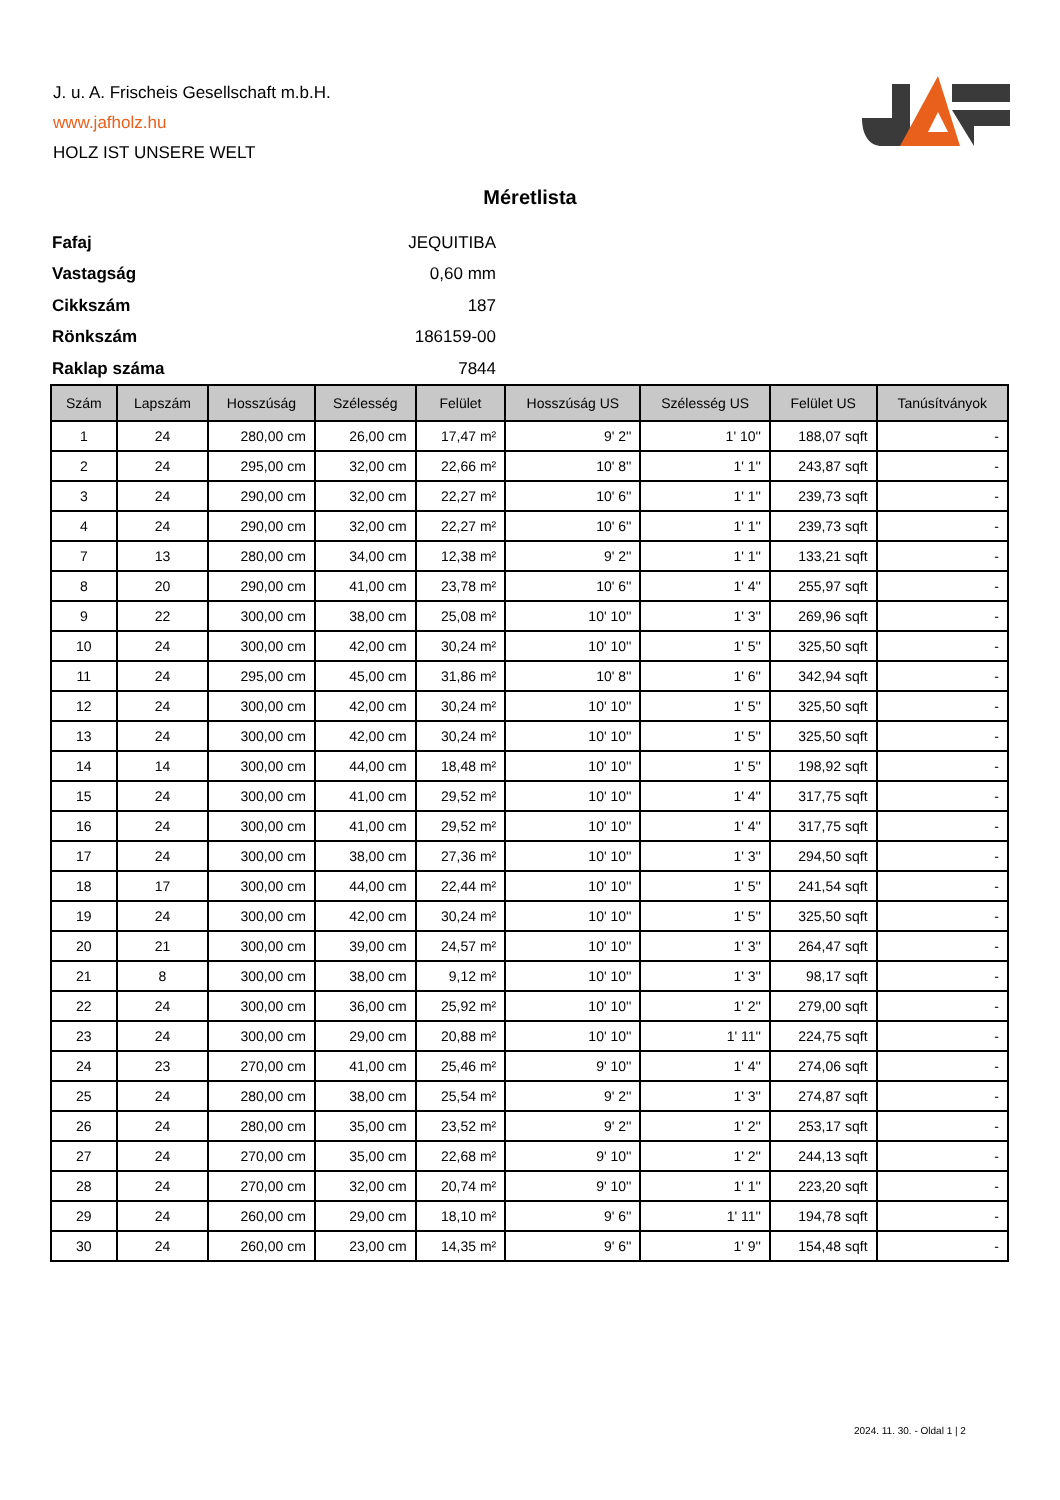J. u. A. Frischeis Gesellschaft m.b.H.
www.jafholz.hu
HOLZ IST UNSERE WELT
Méretlista
| Fafaj | JEQUITIBA |
| Vastagság | 0,60 mm |
| Cikkszám | 187 |
| Rönkszám | 186159-00 |
| Raklap száma | 7844 |
| Szám | Lapszám | Hosszúság | Szélesség | Felület | Hosszúság US | Szélesség US | Felület US | Tanúsítványok |
| --- | --- | --- | --- | --- | --- | --- | --- | --- |
| 1 | 24 | 280,00 cm | 26,00 cm | 17,47 m² | 9' 2'' | 1' 10'' | 188,07 sqft | - |
| 2 | 24 | 295,00 cm | 32,00 cm | 22,66 m² | 10' 8'' | 1' 1'' | 243,87 sqft | - |
| 3 | 24 | 290,00 cm | 32,00 cm | 22,27 m² | 10' 6'' | 1' 1'' | 239,73 sqft | - |
| 4 | 24 | 290,00 cm | 32,00 cm | 22,27 m² | 10' 6'' | 1' 1'' | 239,73 sqft | - |
| 7 | 13 | 280,00 cm | 34,00 cm | 12,38 m² | 9' 2'' | 1' 1'' | 133,21 sqft | - |
| 8 | 20 | 290,00 cm | 41,00 cm | 23,78 m² | 10' 6'' | 1' 4'' | 255,97 sqft | - |
| 9 | 22 | 300,00 cm | 38,00 cm | 25,08 m² | 10' 10'' | 1' 3'' | 269,96 sqft | - |
| 10 | 24 | 300,00 cm | 42,00 cm | 30,24 m² | 10' 10'' | 1' 5'' | 325,50 sqft | - |
| 11 | 24 | 295,00 cm | 45,00 cm | 31,86 m² | 10' 8'' | 1' 6'' | 342,94 sqft | - |
| 12 | 24 | 300,00 cm | 42,00 cm | 30,24 m² | 10' 10'' | 1' 5'' | 325,50 sqft | - |
| 13 | 24 | 300,00 cm | 42,00 cm | 30,24 m² | 10' 10'' | 1' 5'' | 325,50 sqft | - |
| 14 | 14 | 300,00 cm | 44,00 cm | 18,48 m² | 10' 10'' | 1' 5'' | 198,92 sqft | - |
| 15 | 24 | 300,00 cm | 41,00 cm | 29,52 m² | 10' 10'' | 1' 4'' | 317,75 sqft | - |
| 16 | 24 | 300,00 cm | 41,00 cm | 29,52 m² | 10' 10'' | 1' 4'' | 317,75 sqft | - |
| 17 | 24 | 300,00 cm | 38,00 cm | 27,36 m² | 10' 10'' | 1' 3'' | 294,50 sqft | - |
| 18 | 17 | 300,00 cm | 44,00 cm | 22,44 m² | 10' 10'' | 1' 5'' | 241,54 sqft | - |
| 19 | 24 | 300,00 cm | 42,00 cm | 30,24 m² | 10' 10'' | 1' 5'' | 325,50 sqft | - |
| 20 | 21 | 300,00 cm | 39,00 cm | 24,57 m² | 10' 10'' | 1' 3'' | 264,47 sqft | - |
| 21 | 8 | 300,00 cm | 38,00 cm | 9,12 m² | 10' 10'' | 1' 3'' | 98,17 sqft | - |
| 22 | 24 | 300,00 cm | 36,00 cm | 25,92 m² | 10' 10'' | 1' 2'' | 279,00 sqft | - |
| 23 | 24 | 300,00 cm | 29,00 cm | 20,88 m² | 10' 10'' | 1' 11'' | 224,75 sqft | - |
| 24 | 23 | 270,00 cm | 41,00 cm | 25,46 m² | 9' 10'' | 1' 4'' | 274,06 sqft | - |
| 25 | 24 | 280,00 cm | 38,00 cm | 25,54 m² | 9' 2'' | 1' 3'' | 274,87 sqft | - |
| 26 | 24 | 280,00 cm | 35,00 cm | 23,52 m² | 9' 2'' | 1' 2'' | 253,17 sqft | - |
| 27 | 24 | 270,00 cm | 35,00 cm | 22,68 m² | 9' 10'' | 1' 2'' | 244,13 sqft | - |
| 28 | 24 | 270,00 cm | 32,00 cm | 20,74 m² | 9' 10'' | 1' 1'' | 223,20 sqft | - |
| 29 | 24 | 260,00 cm | 29,00 cm | 18,10 m² | 9' 6'' | 1' 11'' | 194,78 sqft | - |
| 30 | 24 | 260,00 cm | 23,00 cm | 14,35 m² | 9' 6'' | 1' 9'' | 154,48 sqft | - |
2024. 11. 30. - Oldal 1 | 2